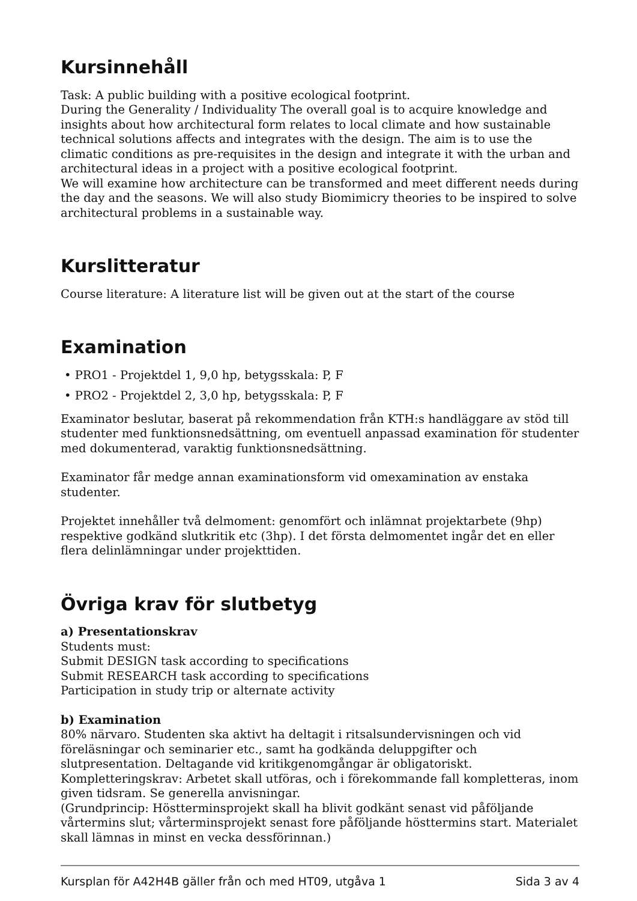Kursinnehåll
Task: A public building with a positive ecological footprint.
During the Generality / Individuality The overall goal is to acquire knowledge and insights about how architectural form relates to local climate and how sustainable technical solutions affects and integrates with the design. The aim is to use the climatic conditions as pre-requisites in the design and integrate it with the urban and architectural ideas in a project with a positive ecological footprint.
We will examine how architecture can be transformed and meet different needs during the day and the seasons. We will also study Biomimicry theories to be inspired to solve architectural problems in a sustainable way.
Kurslitteratur
Course literature: A literature list will be given out at the start of the course
Examination
• PRO1 - Projektdel 1, 9,0 hp, betygsskala: P, F
• PRO2 - Projektdel 2, 3,0 hp, betygsskala: P, F
Examinator beslutar, baserat på rekommendation från KTH:s handläggare av stöd till studenter med funktionsnedsättning, om eventuell anpassad examination för studenter med dokumenterad, varaktig funktionsnedsättning.
Examinator får medge annan examinationsform vid omexamination av enstaka studenter.
Projektet innehåller två delmoment: genomfört och inlämnat projektarbete (9hp) respektive godkänd slutkritik etc (3hp). I det första delmomentet ingår det en eller flera delinlämningar under projekttiden.
Övriga krav för slutbetyg
a) Presentationskrav
Students must:
Submit DESIGN task according to specifications
Submit RESEARCH task according to specifications
Participation in study trip or alternate activity
b) Examination
80% närvaro. Studenten ska aktivt ha deltagit i ritsalsundervisningen och vid föreläsningar och seminarier etc., samt ha godkända deluppgifter och slutpresentation. Deltagande vid kritikgenomgångar är obligatoriskt.
Kompletteringskrav: Arbetet skall utföras, och i förekommande fall kompletteras, inom given tidsram. Se generella anvisningar.
(Grundprincip: Höstterminsprojekt skall ha blivit godkänt senast vid påföljande vårtermins slut; vårterminsprojekt senast fore påföljande hösttermins start. Materialet skall lämnas in minst en vecka dessförinnan.)
Kursplan för A42H4B gäller från och med HT09, utgåva 1 Sida 3 av 4